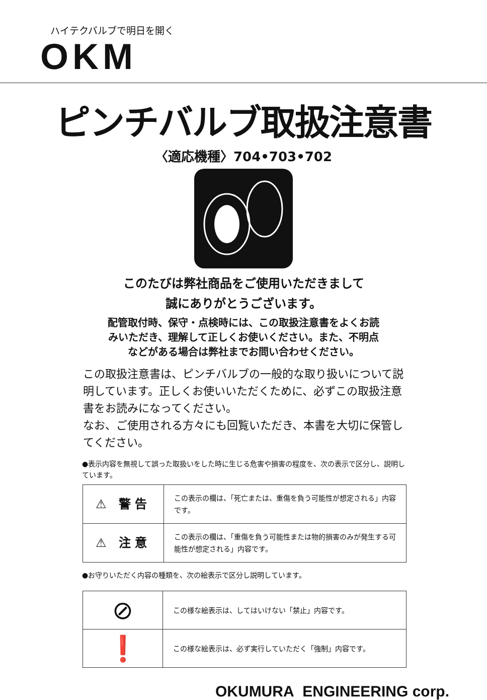ハイテクバルブで明日を開く
OKM
ピンチバルブ取扱注意書
〈適応機種〉704•703•702
このたびは弊社商品をご使用いただきまして
誠にありがとうございます。
配管取付時、保守・点検時には、この取扱注意書をよくお読
みいただき、理解して正しくお使いください。また、不明点
などがある場合は弊社までお問い合わせください。
この取扱注意書は、ピンチバルブの一般的な取り扱いについて説明しています。正しくお使いいただくために、必ずこの取扱注意書をお読みになってください。
なお、ご使用される方々にも回覧いただき、本書を大切に保管してください。
●表示内容を無視して誤った取扱いをした時に生じる危害や損害の程度を、次の表示で区分し、説明しています。
| ⚠ 警告 | この表示の欄は、「死亡または、重傷を負う可能性が想定される」内容です。 |
| ⚠ 注意 | この表示の欄は、「重傷を負う可能性または物的損害のみが発生する可能性が想定される」内容です。 |
●お守りいただく内容の種類を、次の絵表示で区分し説明しています。
| ⊘ | この様な絵表示は、してはいけない「禁止」内容です。 |
| ❗ | この様な絵表示は、必ず実行していただく「強制」内容です。 |
OKUMURA ENGINEERING corp.